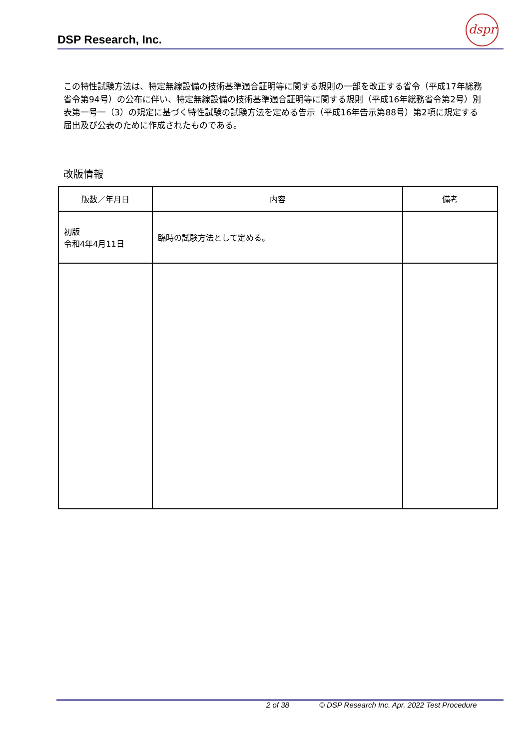DSP Research, Inc.
dspr
この特性試験方法は、特定無線設備の技術基準適合証明等に関する規則の一部を改正する省令（平成17年総務省令第94号）の公布に伴い、特定無線設備の技術基準適合証明等に関する規則（平成16年総務省令第2号）別表第一号一（3）の規定に基づく特性試験の試験方法を定める告示（平成16年告示第88号）第2項に規定する届出及び公表のために作成されたものである。
改版情報
| 版数／年月日 | 内容 | 備考 |
| --- | --- | --- |
| 初版 令和4年4月11日 | 臨時の試験方法として定める。 | |
2 of 38 © DSP Research Inc. Apr. 2022 Test Procedure